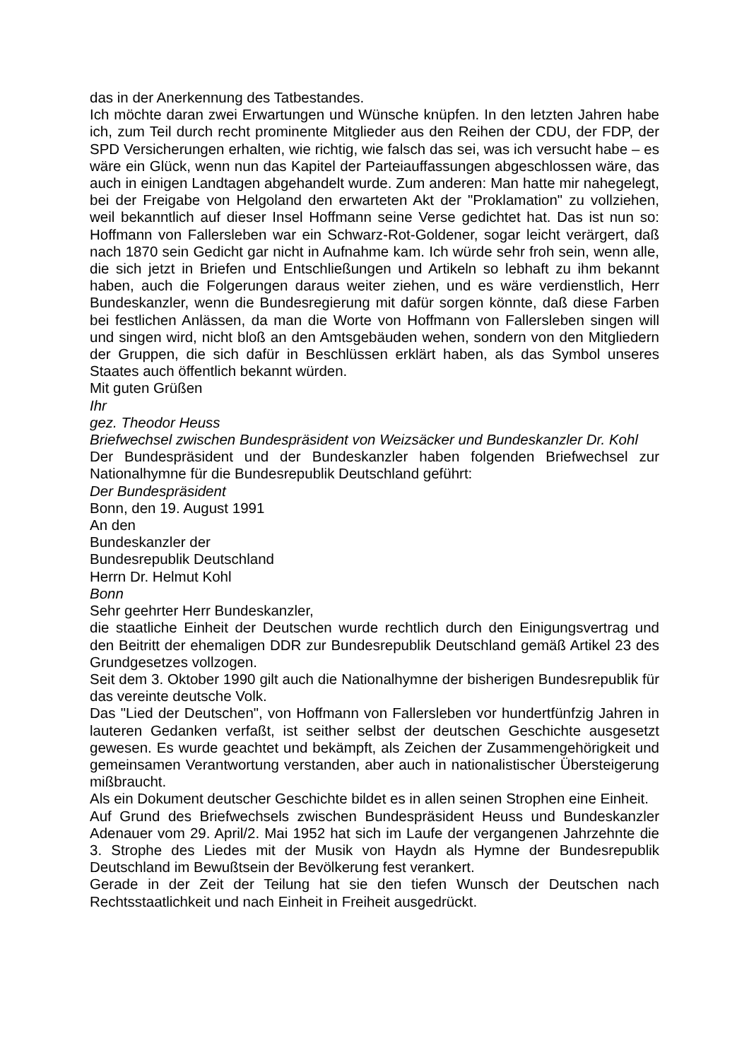das in der Anerkennung des Tatbestandes.
Ich möchte daran zwei Erwartungen und Wünsche knüpfen. In den letzten Jahren habe ich, zum Teil durch recht prominente Mitglieder aus den Reihen der CDU, der FDP, der SPD Versicherungen erhalten, wie richtig, wie falsch das sei, was ich versucht habe – es wäre ein Glück, wenn nun das Kapitel der Parteiauffassungen abgeschlossen wäre, das auch in einigen Landtagen abgehandelt wurde. Zum anderen: Man hatte mir nahegelegt, bei der Freigabe von Helgoland den erwarteten Akt der "Proklamation" zu vollziehen, weil bekanntlich auf dieser Insel Hoffmann seine Verse gedichtet hat. Das ist nun so: Hoffmann von Fallersleben war ein Schwarz-Rot-Goldener, sogar leicht verärgert, daß nach 1870 sein Gedicht gar nicht in Aufnahme kam. Ich würde sehr froh sein, wenn alle, die sich jetzt in Briefen und Entschließungen und Artikeln so lebhaft zu ihm bekannt haben, auch die Folgerungen daraus weiter ziehen, und es wäre verdienstlich, Herr Bundeskanzler, wenn die Bundesregierung mit dafür sorgen könnte, daß diese Farben bei festlichen Anlässen, da man die Worte von Hoffmann von Fallersleben singen will und singen wird, nicht bloß an den Amtsgebäuden wehen, sondern von den Mitgliedern der Gruppen, die sich dafür in Beschlüssen erklärt haben, als das Symbol unseres Staates auch öffentlich bekannt würden.
Mit guten Grüßen
Ihr
gez. Theodor Heuss
Briefwechsel zwischen Bundespräsident von Weizsäcker und Bundeskanzler Dr. Kohl
Der Bundespräsident und der Bundeskanzler haben folgenden Briefwechsel zur Nationalhymne für die Bundesrepublik Deutschland geführt:
Der Bundespräsident
Bonn, den 19. August 1991
An den
Bundeskanzler der
Bundesrepublik Deutschland
Herrn Dr. Helmut Kohl
Bonn
Sehr geehrter Herr Bundeskanzler,
die staatliche Einheit der Deutschen wurde rechtlich durch den Einigungsvertrag und den Beitritt der ehemaligen DDR zur Bundesrepublik Deutschland gemäß Artikel 23 des Grundgesetzes vollzogen.
Seit dem 3. Oktober 1990 gilt auch die Nationalhymne der bisherigen Bundesrepublik für das vereinte deutsche Volk.
Das "Lied der Deutschen", von Hoffmann von Fallersleben vor hundertfünfzig Jahren in lauteren Gedanken verfaßt, ist seither selbst der deutschen Geschichte ausgesetzt gewesen. Es wurde geachtet und bekämpft, als Zeichen der Zusammengehörigkeit und gemeinsamen Verantwortung verstanden, aber auch in nationalistischer Übersteigerung mißbraucht.
Als ein Dokument deutscher Geschichte bildet es in allen seinen Strophen eine Einheit.
Auf Grund des Briefwechsels zwischen Bundespräsident Heuss und Bundeskanzler Adenauer vom 29. April/2. Mai 1952 hat sich im Laufe der vergangenen Jahrzehnte die 3. Strophe des Liedes mit der Musik von Haydn als Hymne der Bundesrepublik Deutschland im Bewußtsein der Bevölkerung fest verankert.
Gerade in der Zeit der Teilung hat sie den tiefen Wunsch der Deutschen nach Rechtsstaatlichkeit und nach Einheit in Freiheit ausgedrückt.